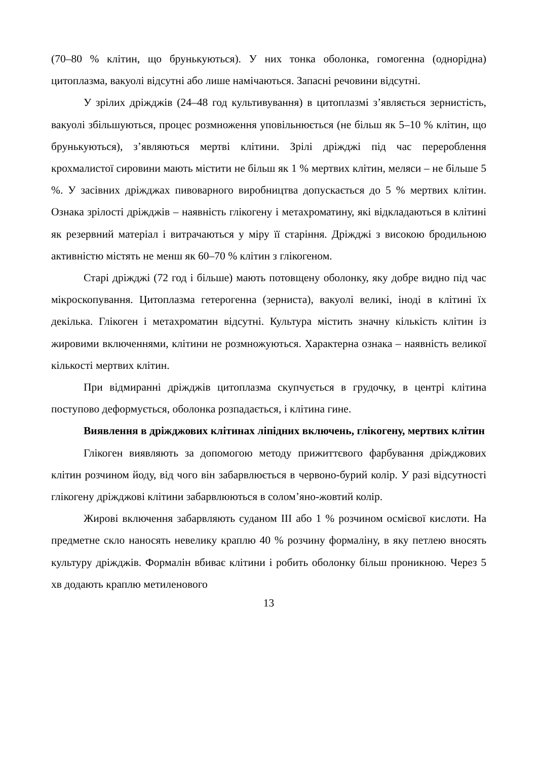(70–80 % клітин, що брунькуються). У них тонка оболонка, гомогенна (однорідна) цитоплазма, вакуолі відсутні або лише намічаються. Запасні речовини відсутні.
У зрілих дріжджів (24–48 год культивування) в цитоплазмі з’являється зернистість, вакуолі збільшуються, процес розмноження уповільнюється (не більш як 5–10 % клітин, що брунькуються), з’являються мертві клітини. Зрілі дріжджі під час перероблення крохмалистої сировини мають містити не більш як 1 % мертвих клітин, меляси – не більше 5 %. У засівних дріжджах пивоварного виробництва допускається до 5 % мертвих клітин. Ознака зрілості дріжджів – наявність глікогену і метахроматину, які відкладаються в клітині як резервний матеріал і витрачаються у міру її старіння. Дріжджі з високою бродильною активністю містять не менш як 60–70 % клітин з глікогеном.
Старі дріжджі (72 год і більше) мають потовщену оболонку, яку добре видно під час мікроскопування. Цитоплазма гетерогенна (зерниста), вакуолі великі, іноді в клітині їх декілька. Глікоген і метахроматин відсутні. Культура містить значну кількість клітин із жировими включеннями, клітини не розмножуються. Характерна ознака – наявність великої кількості мертвих клітин.
При відмиранні дріжджів цитоплазма скупчується в грудочку, в центрі клітина поступово деформується, оболонка розпадається, і клітина гине.
Виявлення в дріжджових клітинах ліпідних включень, глікогену, мертвих клітин
Глікоген виявляють за допомогою методу прижиттєвого фарбування дріжджових клітин розчином йоду, від чого він забарвлюється в червоно-бурий колір. У разі відсутності глікогену дріжджові клітини забарвлюються в солом’яно-жовтий колір.
Жирові включення забарвляють суданом III або 1 % розчином осмієвої кислоти. На предметне скло наносять невелику краплю 40 % розчину формаліну, в яку петлею вносять культуру дріжджів. Формалін вбиває клітини і робить оболонку більш проникною. Через 5 хв додають краплю метиленового
13